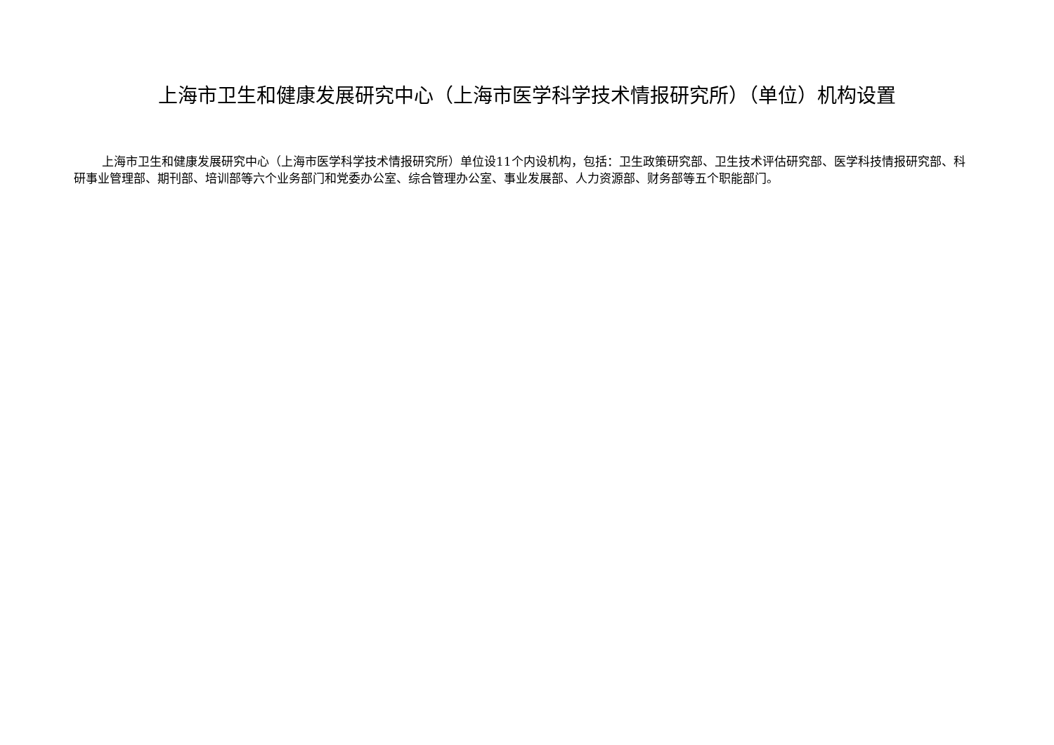上海市卫生和健康发展研究中心（上海市医学科学技术情报研究所）（单位）机构设置
上海市卫生和健康发展研究中心（上海市医学科学技术情报研究所）单位设11个内设机构，包括：卫生政策研究部、卫生技术评估研究部、医学科技情报研究部、科研事业管理部、期刊部、培训部等六个业务部门和党委办公室、综合管理办公室、事业发展部、人力资源部、财务部等五个职能部门。